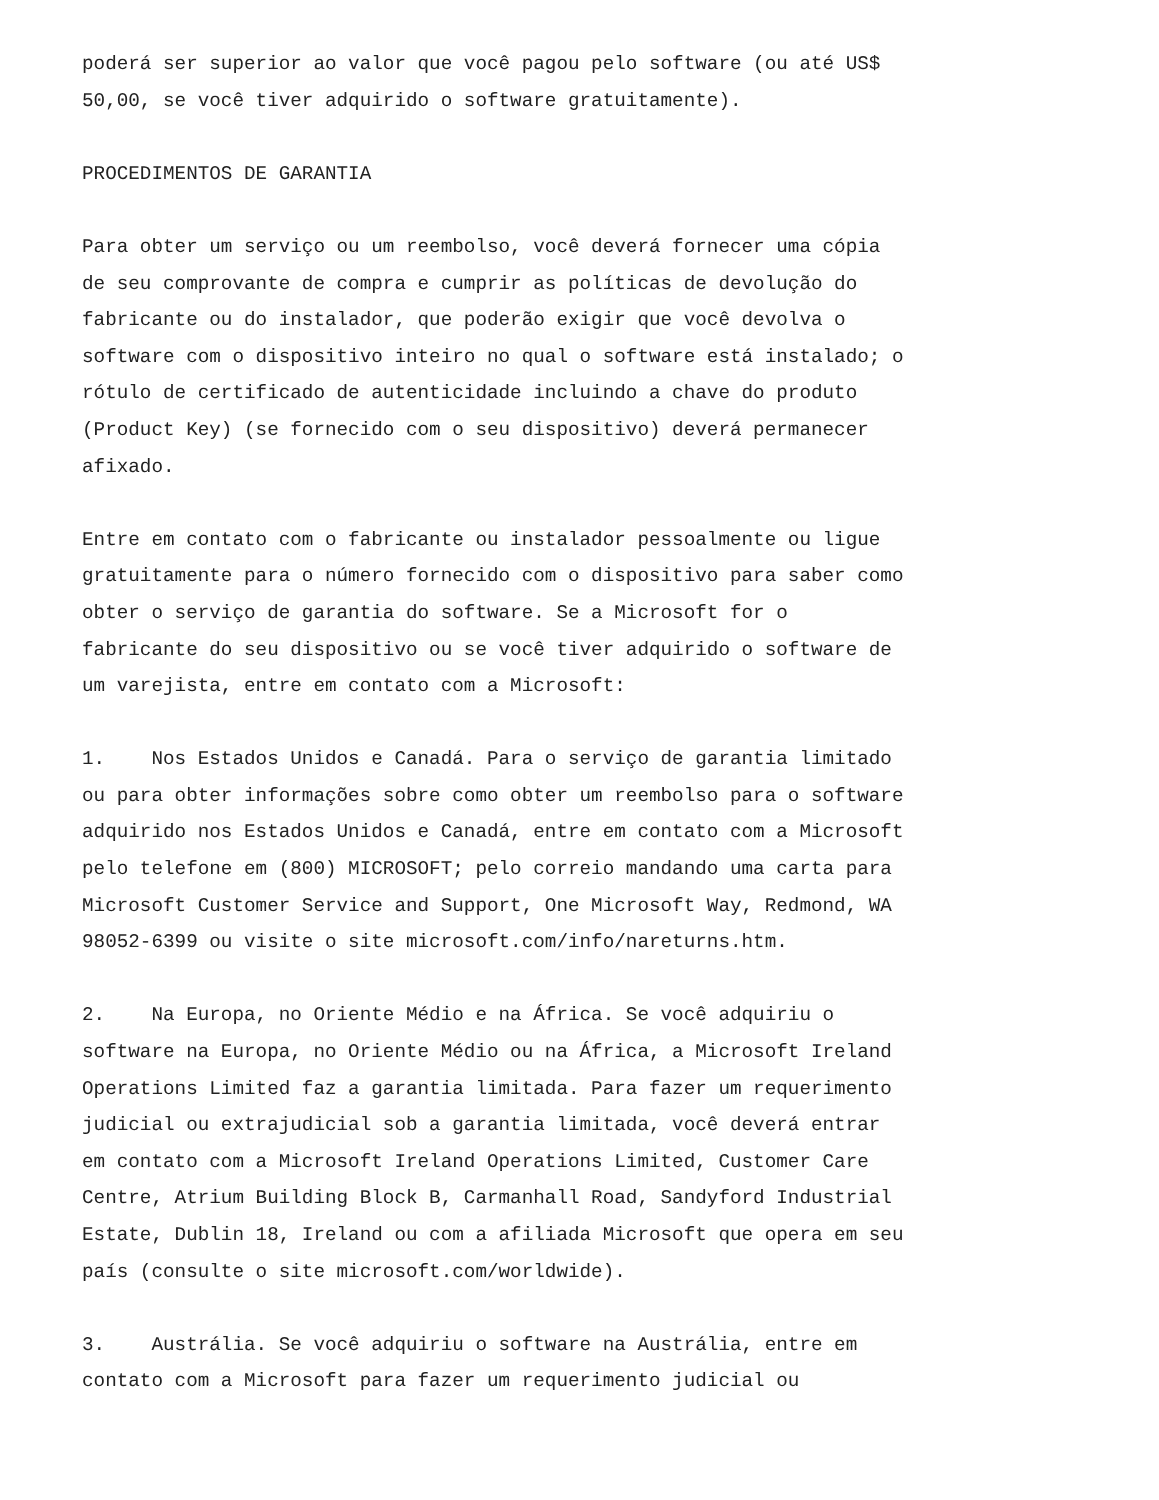poderá ser superior ao valor que você pagou pelo software (ou até US$ 50,00, se você tiver adquirido o software gratuitamente).
PROCEDIMENTOS DE GARANTIA
Para obter um serviço ou um reembolso, você deverá fornecer uma cópia de seu comprovante de compra e cumprir as políticas de devolução do fabricante ou do instalador, que poderão exigir que você devolva o software com o dispositivo inteiro no qual o software está instalado; o rótulo de certificado de autenticidade incluindo a chave do produto (Product Key) (se fornecido com o seu dispositivo) deverá permanecer afixado.
Entre em contato com o fabricante ou instalador pessoalmente ou ligue gratuitamente para o número fornecido com o dispositivo para saber como obter o serviço de garantia do software. Se a Microsoft for o fabricante do seu dispositivo ou se você tiver adquirido o software de um varejista, entre em contato com a Microsoft:
1. Nos Estados Unidos e Canadá. Para o serviço de garantia limitado ou para obter informações sobre como obter um reembolso para o software adquirido nos Estados Unidos e Canadá, entre em contato com a Microsoft pelo telefone em (800) MICROSOFT; pelo correio mandando uma carta para Microsoft Customer Service and Support, One Microsoft Way, Redmond, WA 98052-6399 ou visite o site microsoft.com/info/nareturns.htm.
2. Na Europa, no Oriente Médio e na África. Se você adquiriu o software na Europa, no Oriente Médio ou na África, a Microsoft Ireland Operations Limited faz a garantia limitada. Para fazer um requerimento judicial ou extrajudicial sob a garantia limitada, você deverá entrar em contato com a Microsoft Ireland Operations Limited, Customer Care Centre, Atrium Building Block B, Carmanhall Road, Sandyford Industrial Estate, Dublin 18, Ireland ou com a afiliada Microsoft que opera em seu país (consulte o site microsoft.com/worldwide).
3. Austrália. Se você adquiriu o software na Austrália, entre em contato com a Microsoft para fazer um requerimento judicial ou